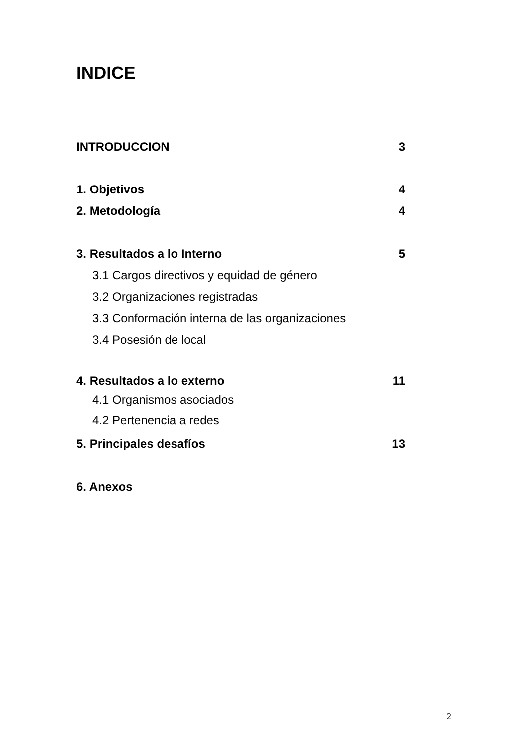INDICE
INTRODUCCION 3
1. Objetivos 4
2. Metodología 4
3. Resultados a lo Interno 5
3.1 Cargos directivos y equidad de género
3.2 Organizaciones registradas
3.3 Conformación interna de las organizaciones
3.4 Posesión de local
4. Resultados a lo externo 11
4.1 Organismos asociados
4.2 Pertenencia a redes
5. Principales desafíos 13
6. Anexos
2